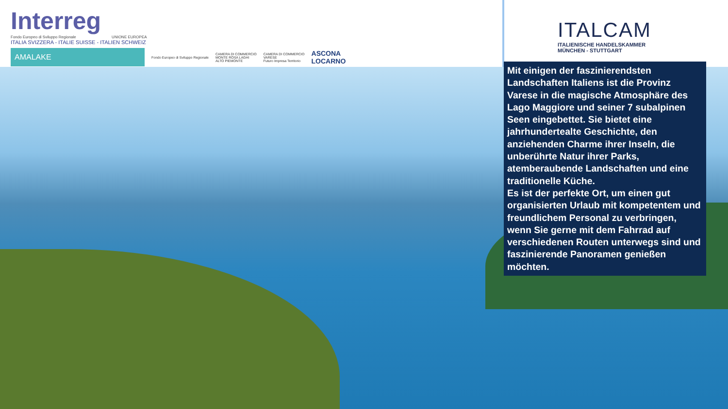Interreg
Fondo Europeo di Sviluppo Regionale UNIONE EUROPEA
ITALIA SVIZZERA - ITALIE SUISSE - ITALIEN SCHWEIZ
AMALAKE
Fondo Europeo di Sviluppo Regionale CAMERA DI COMMERCIO
MONTE ROSA LAGHI
ALTO PIEMONTE CAMERA DI COMMERCIO
VARESE
Futuro Impresa Territorio ASCONA
LOCARNO
ITALCAM
ITALIENISCHE HANDELSKAMMER
MÜNCHEN - STUTTGART
Mit einigen der faszinierendsten Landschaften Italiens ist die Provinz Varese in die magische Atmosphäre des Lago Maggiore und seiner 7 subalpinen Seen eingebettet. Sie bietet eine jahrhundertealte Geschichte, den anziehenden Charme ihrer Inseln, die unberührte Natur ihrer Parks, atemberaubende Landschaften und eine traditionelle Küche.
Es ist der perfekte Ort, um einen gut organisierten Urlaub mit kompetentem und freundlichem Personal zu verbringen, wenn Sie gerne mit dem Fahrrad auf verschiedenen Routen unterwegs sind und faszinierende Panoramen genießen möchten.